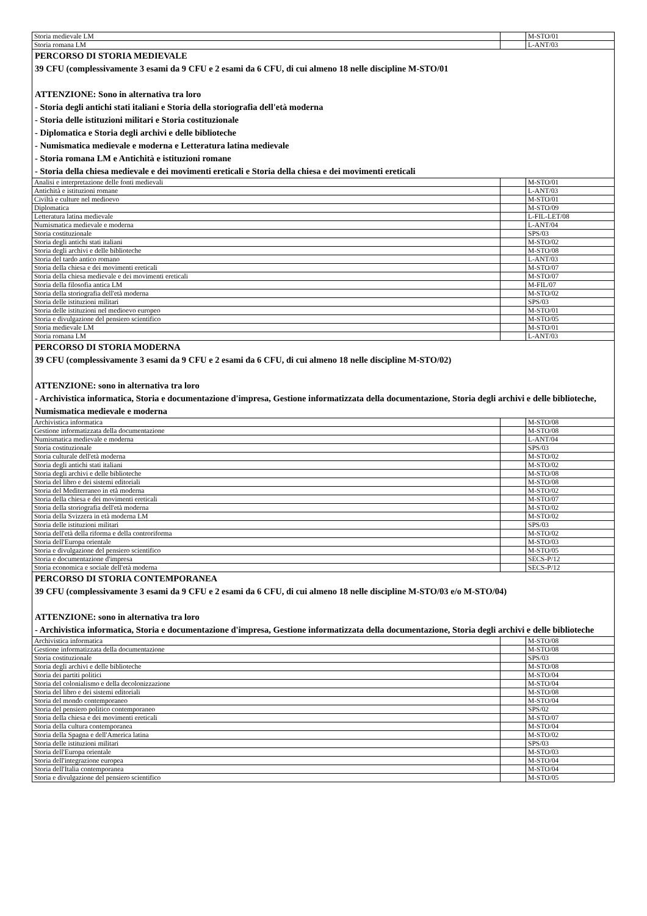| Storia medievale LM | | M-STO/01 |
| Storia romana LM | | L-ANT/03 |
| PERCORSO DI STORIA MEDIEVALE 39 CFU (complessivamente 3 esami da 9 CFU e 2 esami da 6 CFU, di cui almeno 18 nelle discipline M-STO/01 ATTENZIONE: Sono in alternativa tra loro - Storia degli antichi stati italiani e Storia della storiografia dell'età moderna - Storia delle istituzioni militari e Storia costituzionale - Diplomatica e Storia degli archivi e delle biblioteche - Numismatica medievale e moderna e Letteratura latina medievale - Storia romana LM e Antichità e istituzioni romane - Storia della chiesa medievale e dei movimenti ereticali e Storia della chiesa e dei movimenti ereticali | | |
| Analisi e interpretazione delle fonti medievali | | M-STO/01 |
| Antichità e istituzioni romane | | L-ANT/03 |
| Civiltà e culture nel medioevo | | M-STO/01 |
| Diplomatica | | M-STO/09 |
| Letteratura latina medievale | | L-FIL-LET/08 |
| Numismatica medievale e moderna | | L-ANT/04 |
| Storia costituzionale | | SPS/03 |
| Storia degli antichi stati italiani | | M-STO/02 |
| Storia degli archivi e delle biblioteche | | M-STO/08 |
| Storia del tardo antico romano | | L-ANT/03 |
| Storia della chiesa e dei movimenti ereticali | | M-STO/07 |
| Storia della chiesa medievale e dei movimenti ereticali | | M-STO/07 |
| Storia della filosofia antica LM | | M-FIL/07 |
| Storia della storiografia dell'età moderna | | M-STO/02 |
| Storia delle istituzioni militari | | SPS/03 |
| Storia delle istituzioni nel medioevo europeo | | M-STO/01 |
| Storia e divulgazione del pensiero scientifico | | M-STO/05 |
| Storia medievale LM | | M-STO/01 |
| Storia romana LM | | L-ANT/03 |
| PERCORSO DI STORIA MODERNA 39 CFU (complessivamente 3 esami da 9 CFU e 2 esami da 6 CFU, di cui almeno 18 nelle discipline M-STO/02) ATTENZIONE: sono in alternativa tra loro - Archivistica informatica, Storia e documentazione d'impresa, Gestione informatizzata della documentazione, Storia degli archivi e delle biblioteche, Numismatica medievale e moderna | | |
| Archivistica informatica | | M-STO/08 |
| Gestione informatizzata della documentazione | | M-STO/08 |
| Numismatica medievale e moderna | | L-ANT/04 |
| Storia costituzionale | | SPS/03 |
| Storia culturale dell'età moderna | | M-STO/02 |
| Storia degli antichi stati italiani | | M-STO/02 |
| Storia degli archivi e delle biblioteche | | M-STO/08 |
| Storia del libro e dei sistemi editoriali | | M-STO/08 |
| Storia del Mediterraneo in età moderna | | M-STO/02 |
| Storia della chiesa e dei movimenti ereticali | | M-STO/07 |
| Storia della storiografia dell'età moderna | | M-STO/02 |
| Storia della Svizzera in età moderna LM | | M-STO/02 |
| Storia delle istituzioni militari | | SPS/03 |
| Storia dell'età della riforma e della controriforma | | M-STO/02 |
| Storia dell'Europa orientale | | M-STO/03 |
| Storia e divulgazione del pensiero scientifico | | M-STO/05 |
| Storia e documentazione d'impresa | | SECS-P/12 |
| Storia economica e sociale dell'età moderna | | SECS-P/12 |
| PERCORSO DI STORIA CONTEMPORANEA 39 CFU (complessivamente 3 esami da 9 CFU e 2 esami da 6 CFU, di cui almeno 18 nelle discipline M-STO/03 e/o M-STO/04) ATTENZIONE: sono in alternativa tra loro - Archivistica informatica, Storia e documentazione d'impresa, Gestione informatizzata della documentazione, Storia degli archivi e delle biblioteche | | |
| Archivistica informatica | | M-STO/08 |
| Gestione informatizzata della documentazione | | M-STO/08 |
| Storia costituzionale | | SPS/03 |
| Storia degli archivi e delle biblioteche | | M-STO/08 |
| Storia dei partiti politici | | M-STO/04 |
| Storia del colonialismo e della decolonizzazione | | M-STO/04 |
| Storia del libro e dei sistemi editoriali | | M-STO/08 |
| Storia del mondo contemporaneo | | M-STO/04 |
| Storia del pensiero politico contemporaneo | | SPS/02 |
| Storia della chiesa e dei movimenti ereticali | | M-STO/07 |
| Storia della cultura contemporanea | | M-STO/04 |
| Storia della Spagna e dell'America latina | | M-STO/02 |
| Storia delle istituzioni militari | | SPS/03 |
| Storia dell'Europa orientale | | M-STO/03 |
| Storia dell'integrazione europea | | M-STO/04 |
| Storia dell'Italia contemporanea | | M-STO/04 |
| Storia e divulgazione del pensiero scientifico | | M-STO/05 |